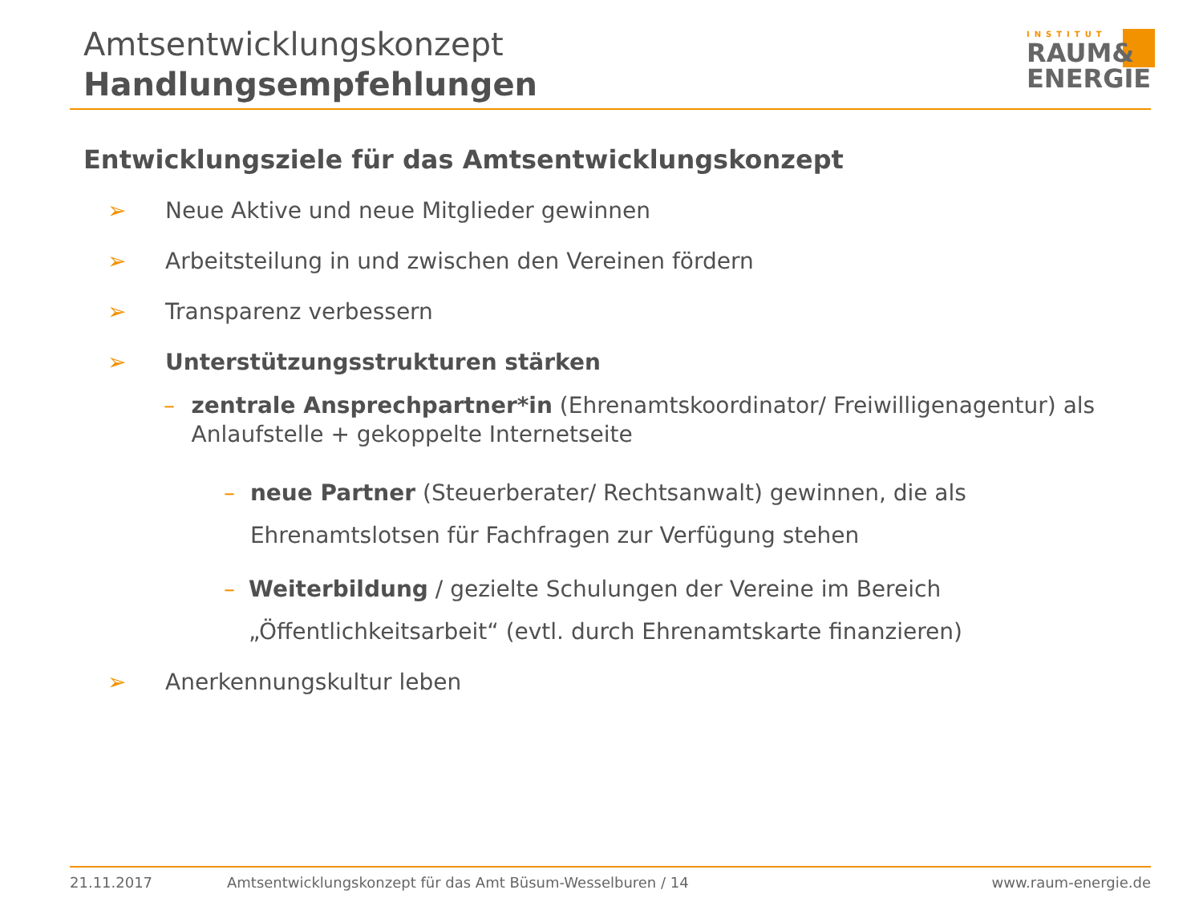Amtsentwicklungskonzept
Handlungsempfehlungen
INSTITUT
RAUM&
ENERGIE
Entwicklungsziele für das Amtsentwicklungskonzept
➢ Neue Aktive und neue Mitglieder gewinnen
➢ Arbeitsteilung in und zwischen den Vereinen fördern
➢ Transparenz verbessern
➢ Unterstützungsstrukturen stärken
– zentrale Ansprechpartner*in (Ehrenamtskoordinator/ Freiwilligenagentur) als Anlaufstelle + gekoppelte Internetseite
– neue Partner (Steuerberater/ Rechtsanwalt) gewinnen, die als Ehrenamtslotsen für Fachfragen zur Verfügung stehen
– Weiterbildung / gezielte Schulungen der Vereine im Bereich „Öffentlichkeitsarbeit“ (evtl. durch Ehrenamtskarte finanzieren)
➢ Anerkennungskultur leben
21.11.2017 Amtsentwicklungskonzept für das Amt Büsum-Wesselburen / 14 www.raum-energie.de